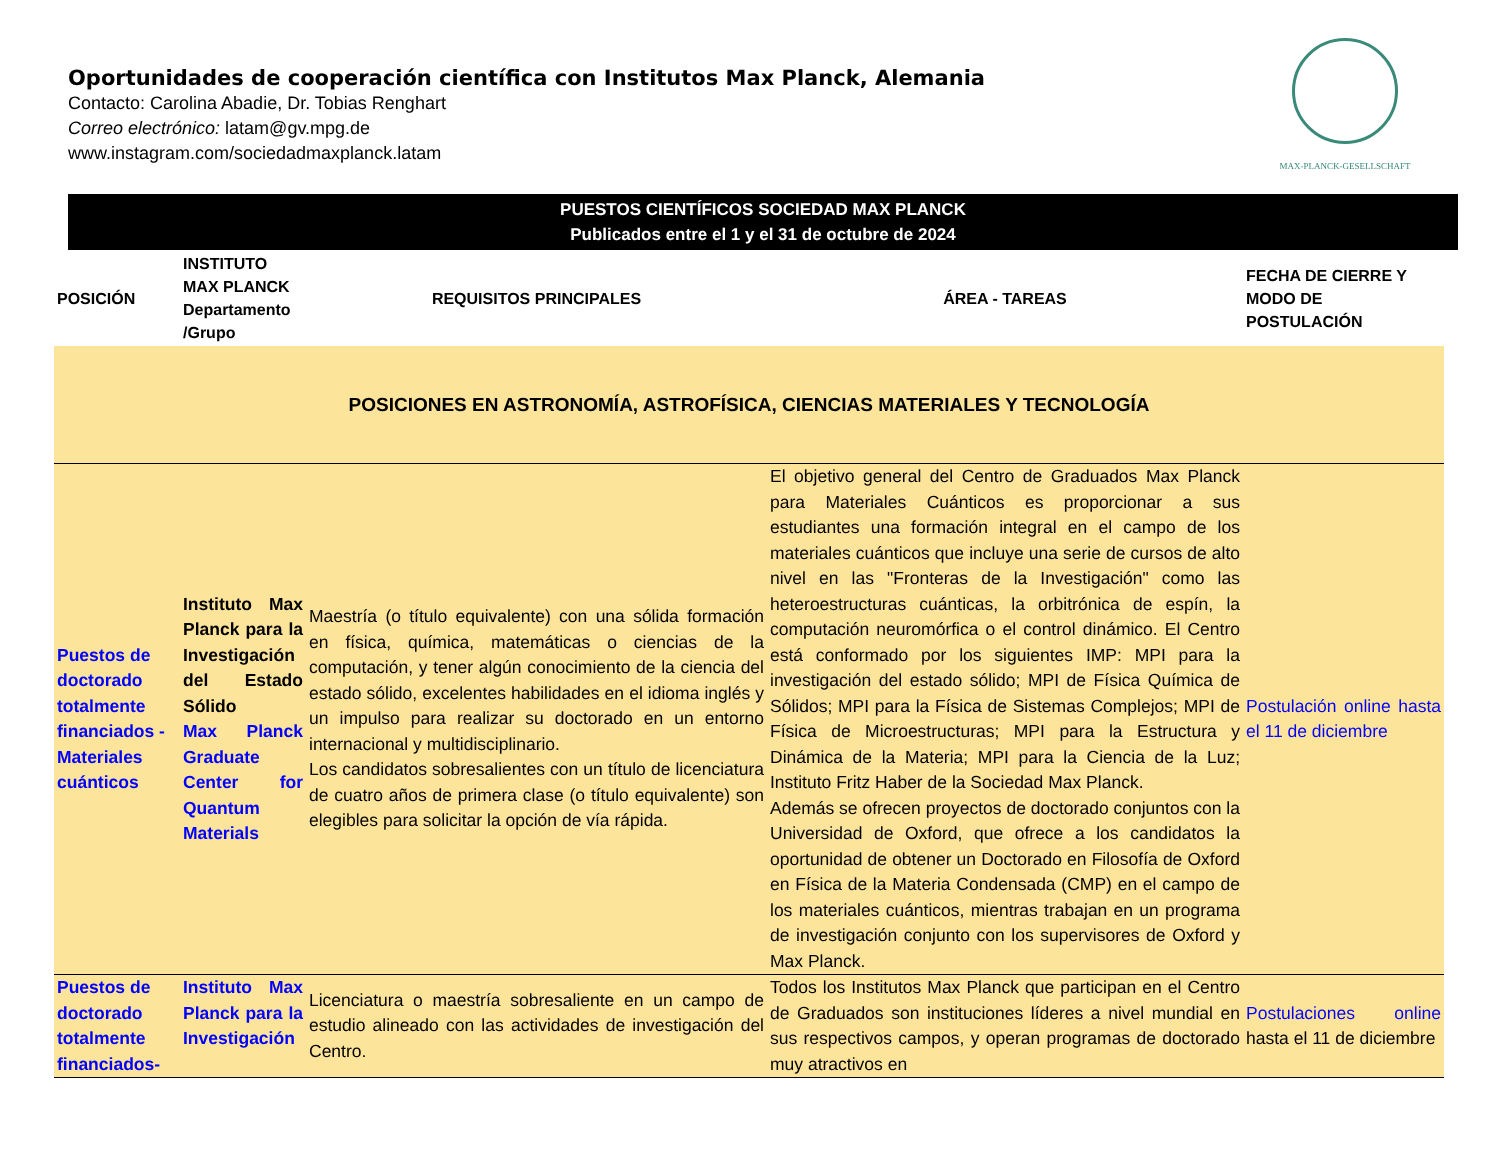Oportunidades de cooperación científica con Institutos Max Planck, Alemania
Contacto: Carolina Abadie, Dr. Tobias Renghart
Correo electrónico: latam@gv.mpg.de
www.instagram.com/sociedadmaxplanck.latam
MAX-PLANCK-GESELLSCHAFT
PUESTOS CIENTÍFICOS SOCIEDAD MAX PLANCK
Publicados entre el 1 y el 31 de octubre de 2024
| POSICIÓN | INSTITUTO MAX PLANCK Departamento /Grupo | REQUISITOS PRINCIPALES | ÁREA - TAREAS | FECHA DE CIERRE Y MODO DE POSTULACIÓN |
| --- | --- | --- | --- | --- |
| POSICIONES EN ASTRONOMÍA, ASTROFÍSICA, CIENCIAS MATERIALES Y TECNOLOGÍA | | | | |
| Puestos de doctorado totalmente financiados - Materiales cuánticos | Instituto Max Planck para la Investigación del Estado Sólido Max Planck Graduate Center for Quantum Materials | Maestría (o título equivalente) con una sólida formación en física, química, matemáticas o ciencias de la computación, y tener algún conocimiento de la ciencia del estado sólido, excelentes habilidades en el idioma inglés y un impulso para realizar su doctorado en un entorno internacional y multidisciplinario. Los candidatos sobresalientes con un título de licenciatura de cuatro años de primera clase (o título equivalente) son elegibles para solicitar la opción de vía rápida. | El objetivo general del Centro de Graduados Max Planck para Materiales Cuánticos es proporcionar a sus estudiantes una formación integral en el campo de los materiales cuánticos que incluye una serie de cursos de alto nivel en las "Fronteras de la Investigación" como las heteroestructuras cuánticas, la orbitrónica de espín, la computación neuromórfica o el control dinámico. El Centro está conformado por los siguientes IMP: MPI para la investigación del estado sólido; MPI de Física Química de Sólidos; MPI para la Física de Sistemas Complejos; MPI de Física de Microestructuras; MPI para la Estructura y Dinámica de la Materia; MPI para la Ciencia de la Luz; Instituto Fritz Haber de la Sociedad Max Planck. Además se ofrecen proyectos de doctorado conjuntos con la Universidad de Oxford, que ofrece a los candidatos la oportunidad de obtener un Doctorado en Filosofía de Oxford en Física de la Materia Condensada (CMP) en el campo de los materiales cuánticos, mientras trabajan en un programa de investigación conjunto con los supervisores de Oxford y Max Planck. | Postulación online hasta el 11 de diciembre |
| Puestos de doctorado totalmente financiados- | Instituto Max Planck para la Investigación | Licenciatura o maestría sobresaliente en un campo de estudio alineado con las actividades de investigación del Centro. | Todos los Institutos Max Planck que participan en el Centro de Graduados son instituciones líderes a nivel mundial en sus respectivos campos, y operan programas de doctorado muy atractivos en | Postulaciones online hasta el 11 de diciembre |